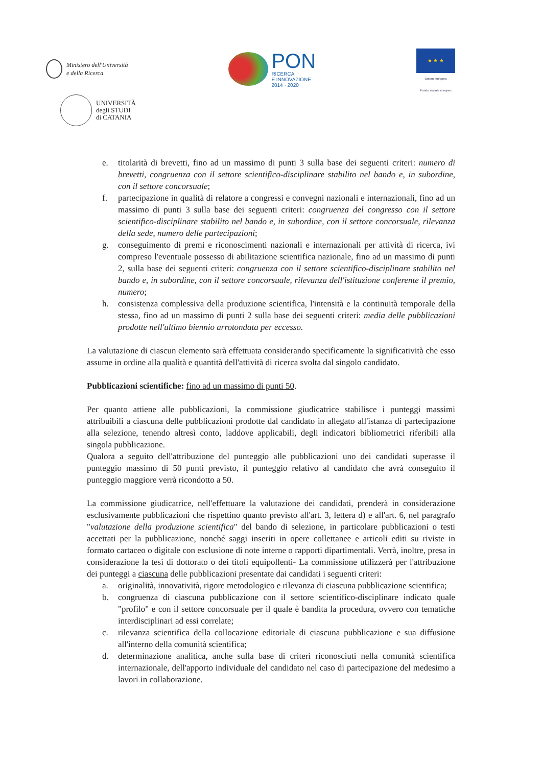Ministero dell'Università
e della Ricerca
PON
RICERCA
E INNOVAZIONE
2014 · 2020
★ ★ ★
Unione europea
Fondo sociale europeo
UNIVERSITÀ
degli STUDI
di CATANIA
e. titolarità di brevetti, fino ad un massimo di punti 3 sulla base dei seguenti criteri: numero di brevetti, congruenza con il settore scientifico-disciplinare stabilito nel bando e, in subordine, con il settore concorsuale;
f. partecipazione in qualità di relatore a congressi e convegni nazionali e internazionali, fino ad un massimo di punti 3 sulla base dei seguenti criteri: congruenza del congresso con il settore scientifico-disciplinare stabilito nel bando e, in subordine, con il settore concorsuale, rilevanza della sede, numero delle partecipazioni;
g. conseguimento di premi e riconoscimenti nazionali e internazionali per attività di ricerca, ivi compreso l'eventuale possesso di abilitazione scientifica nazionale, fino ad un massimo di punti 2, sulla base dei seguenti criteri: congruenza con il settore scientifico-disciplinare stabilito nel bando e, in subordine, con il settore concorsuale, rilevanza dell'istituzione conferente il premio, numero;
h. consistenza complessiva della produzione scientifica, l'intensità e la continuità temporale della stessa, fino ad un massimo di punti 2 sulla base dei seguenti criteri: media delle pubblicazioni prodotte nell'ultimo biennio arrotondata per eccesso.
La valutazione di ciascun elemento sarà effettuata considerando specificamente la significatività che esso assume in ordine alla qualità e quantità dell'attività di ricerca svolta dal singolo candidato.
Pubblicazioni scientifiche: fino ad un massimo di punti 50.
Per quanto attiene alle pubblicazioni, la commissione giudicatrice stabilisce i punteggi massimi attribuibili a ciascuna delle pubblicazioni prodotte dal candidato in allegato all'istanza di partecipazione alla selezione, tenendo altresì conto, laddove applicabili, degli indicatori bibliometrici riferibili alla singola pubblicazione.
Qualora a seguito dell'attribuzione del punteggio alle pubblicazioni uno dei candidati superasse il punteggio massimo di 50 punti previsto, il punteggio relativo al candidato che avrà conseguito il punteggio maggiore verrà ricondotto a 50.
La commissione giudicatrice, nell'effettuare la valutazione dei candidati, prenderà in considerazione esclusivamente pubblicazioni che rispettino quanto previsto all'art. 3, lettera d) e all'art. 6, nel paragrafo "valutazione della produzione scientifica" del bando di selezione, in particolare pubblicazioni o testi accettati per la pubblicazione, nonché saggi inseriti in opere collettanee e articoli editi su riviste in formato cartaceo o digitale con esclusione di note interne o rapporti dipartimentali. Verrà, inoltre, presa in considerazione la tesi di dottorato o dei titoli equipollenti- La commissione utilizzerà per l'attribuzione dei punteggi a ciascuna delle pubblicazioni presentate dai candidati i seguenti criteri:
a. originalità, innovatività, rigore metodologico e rilevanza di ciascuna pubblicazione scientifica;
b. congruenza di ciascuna pubblicazione con il settore scientifico-disciplinare indicato quale "profilo" e con il settore concorsuale per il quale è bandita la procedura, ovvero con tematiche interdisciplinari ad essi correlate;
c. rilevanza scientifica della collocazione editoriale di ciascuna pubblicazione e sua diffusione all'interno della comunità scientifica;
d. determinazione analitica, anche sulla base di criteri riconosciuti nella comunità scientifica internazionale, dell'apporto individuale del candidato nel caso di partecipazione del medesimo a lavori in collaborazione.